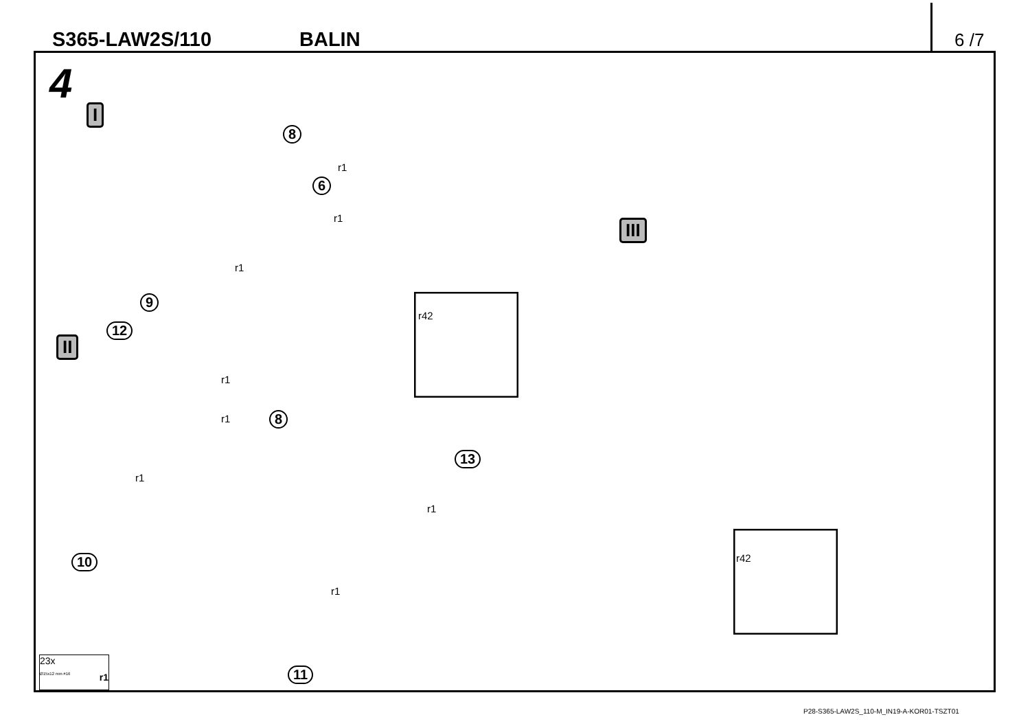S365-LAW2S/110
BALIN
6 /7
4
I
II
III
8
6
9
12
8
13
10
11
r1
r1
r1
r42
r1
r1
r1
r1
r1
r42
23x r1
Ø15x12 mm #16
P28-S365-LAW2S_110-M_IN19-A-KOR01-TSZT01